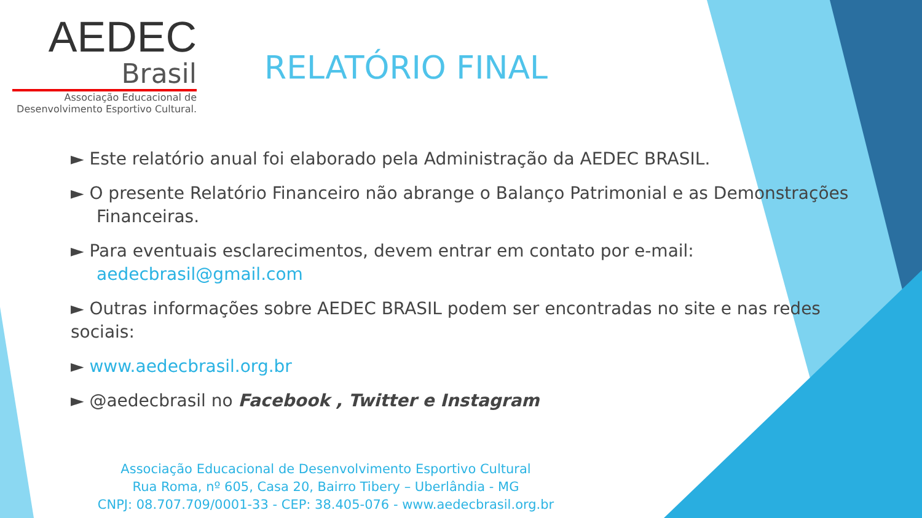AEDEC
Brasil
Associação Educacional de
Desenvolvimento Esportivo Cultural.
RELATÓRIO FINAL
► Este relatório anual foi elaborado pela Administração da AEDEC BRASIL.
► O presente Relatório Financeiro não abrange o Balanço Patrimonial e as Demonstrações
Financeiras.
► Para eventuais esclarecimentos, devem entrar em contato por e-mail:
aedecbrasil@gmail.com
► Outras informações sobre AEDEC BRASIL podem ser encontradas no site e nas redes sociais:
► www.aedecbrasil.org.br
► @aedecbrasil no Facebook , Twitter e Instagram
Associação Educacional de Desenvolvimento Esportivo Cultural
Rua Roma, nº 605, Casa 20, Bairro Tibery – Uberlândia - MG
CNPJ: 08.707.709/0001-33 - CEP: 38.405-076 - www.aedecbrasil.org.br